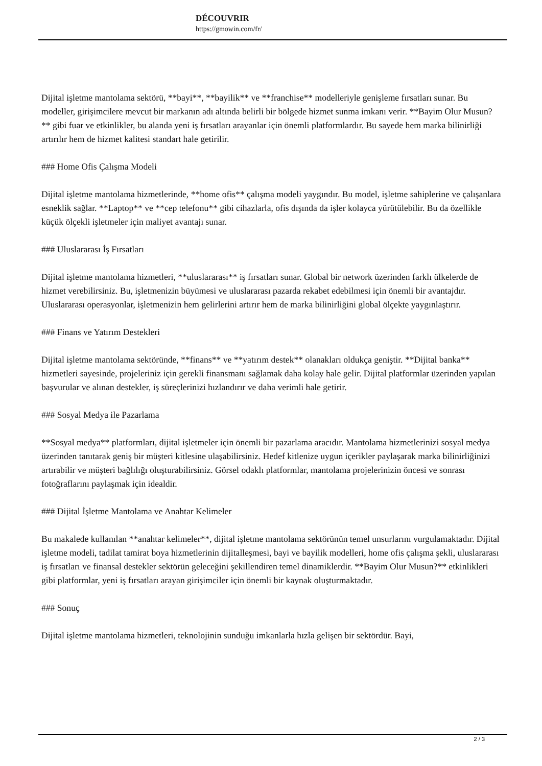DÉCOUVRIR
https://gmowin.com/fr/
Dijital işletme mantolama sektörü, **bayi**, **bayilik** ve **franchise** modelleriyle genişleme fırsatları sunar. Bu modeller, girişimcilere mevcut bir markanın adı altında belirli bir bölgede hizmet sunma imkanı verir. **Bayim Olur Musun?** gibi fuar ve etkinlikler, bu alanda yeni iş fırsatları arayanlar için önemli platformlardır. Bu sayede hem marka bilinirliği artırılır hem de hizmet kalitesi standart hale getirilir.
### Home Ofis Çalışma Modeli
Dijital işletme mantolama hizmetlerinde, **home ofis** çalışma modeli yaygındır. Bu model, işletme sahiplerine ve çalışanlara esneklik sağlar. **Laptop** ve **cep telefonu** gibi cihazlarla, ofis dışında da işler kolayca yürütülebilir. Bu da özellikle küçük ölçekli işletmeler için maliyet avantajı sunar.
### Uluslararası İş Fırsatları
Dijital işletme mantolama hizmetleri, **uluslararası** iş fırsatları sunar. Global bir network üzerinden farklı ülkelerde de hizmet verebilirsiniz. Bu, işletmenizin büyümesi ve uluslararası pazarda rekabet edebilmesi için önemli bir avantajdır. Uluslararası operasyonlar, işletmenizin hem gelirlerini artırır hem de marka bilinirliğini global ölçekte yaygınlaştırır.
### Finans ve Yatırım Destekleri
Dijital işletme mantolama sektöründe, **finans** ve **yatırım destek** olanakları oldukça geniştir. **Dijital banka** hizmetleri sayesinde, projeleriniz için gerekli finansmanı sağlamak daha kolay hale gelir. Dijital platformlar üzerinden yapılan başvurular ve alınan destekler, iş süreçlerinizi hızlandırır ve daha verimli hale getirir.
### Sosyal Medya ile Pazarlama
**Sosyal medya** platformları, dijital işletmeler için önemli bir pazarlama aracıdır. Mantolama hizmetlerinizi sosyal medya üzerinden tanıtarak geniş bir müşteri kitlesine ulaşabilirsiniz. Hedef kitlenize uygun içerikler paylaşarak marka bilinirliğinizi artırabilir ve müşteri bağlılığı oluşturabilirsiniz. Görsel odaklı platformlar, mantolama projelerinizin öncesi ve sonrası fotoğraflarını paylaşmak için idealdir.
### Dijital İşletme Mantolama ve Anahtar Kelimeler
Bu makalede kullanılan **anahtar kelimeler**, dijital işletme mantolama sektörünün temel unsurlarını vurgulamaktadır. Dijital işletme modeli, tadilat tamirat boya hizmetlerinin dijitalleşmesi, bayi ve bayilik modelleri, home ofis çalışma şekli, uluslararası iş fırsatları ve finansal destekler sektörün geleceğini şekillendiren temel dinamiklerdir. **Bayim Olur Musun?** etkinlikleri gibi platformlar, yeni iş fırsatları arayan girişimciler için önemli bir kaynak oluşturmaktadır.
### Sonuç
Dijital işletme mantolama hizmetleri, teknolojinin sunduğu imkanlarla hızla gelişen bir sektördür. Bayi,
2 / 3